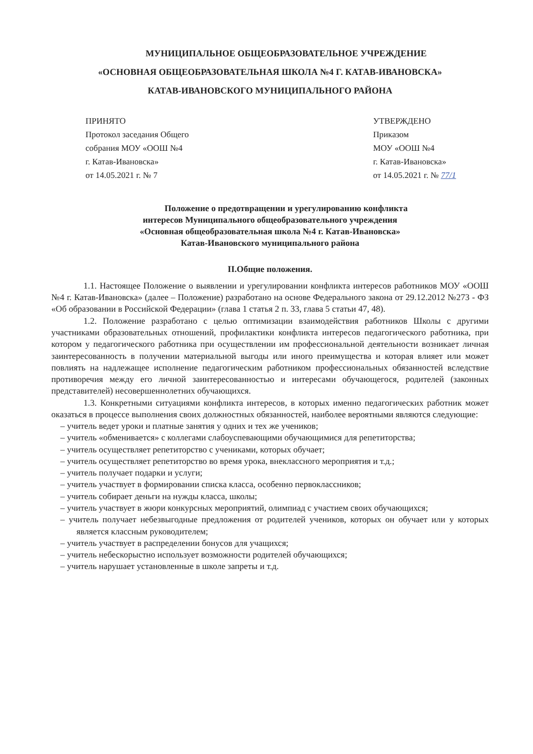МУНИЦИПАЛЬНОЕ ОБЩЕОБРАЗОВАТЕЛЬНОЕ УЧРЕЖДЕНИЕ
«ОСНОВНАЯ ОБЩЕОБРАЗОВАТЕЛЬНАЯ ШКОЛА №4 Г. КАТАВ-ИВАНОВСКА»
КАТАВ-ИВАНОВСКОГО МУНИЦИПАЛЬНОГО РАЙОНА
ПРИНЯТО
Протокол заседания Общего
собрания МОУ «ООШ №4
г. Катав-Ивановска»
от 14.05.2021 г. № 7
УТВЕРЖДЕНО
Приказом
МОУ «ООШ №4
г. Катав-Ивановска»
от 14.05.2021 г. № 77/1
Положение о предотвращении и урегулированию конфликта
интересов Муниципального общеобразовательного учреждения
«Основная общеобразовательная школа №4 г. Катав-Ивановска»
Катав-Ивановского муниципального района
II.Общие положения.
1.1. Настоящее Положение о выявлении и урегулировании конфликта интересов работников МОУ «ООШ №4 г. Катав-Ивановска» (далее – Положение) разработано на основе Федерального закона от 29.12.2012 №273 - ФЗ «Об образовании в Российской Федерации» (глава 1 статья 2 п. 33, глава 5 статьи 47, 48).
1.2. Положение разработано с целью оптимизации взаимодействия работников Школы с другими участниками образовательных отношений, профилактики конфликта интересов педагогического работника, при котором у педагогического работника при осуществлении им профессиональной деятельности возникает личная заинтересованность в получении материальной выгоды или иного преимущества и которая влияет или может повлиять на надлежащее исполнение педагогическим работником профессиональных обязанностей вследствие противоречия между его личной заинтересованностью и интересами обучающегося, родителей (законных представителей) несовершеннолетних обучающихся.
1.3. Конкретными ситуациями конфликта интересов, в которых именно педагогических работник может оказаться в процессе выполнения своих должностных обязанностей, наиболее вероятными являются следующие:
– учитель ведет уроки и платные занятия у одних и тех же учеников;
– учитель «обменивается» с коллегами слабоуспевающими обучающимися для репетиторства;
– учитель осуществляет репетиторство с учениками, которых обучает;
– учитель осуществляет репетиторство во время урока, внеклассного мероприятия и т.д.;
– учитель получает подарки и услуги;
– учитель участвует в формировании списка класса, особенно первоклассников;
– учитель собирает деньги на нужды класса, школы;
– учитель участвует в жюри конкурсных мероприятий, олимпиад с участием своих обучающихся;
– учитель получает небезвыгодные предложения от родителей учеников, которых он обучает или у которых является классным руководителем;
– учитель участвует в распределении бонусов для учащихся;
– учитель небескорыстно использует возможности родителей обучающихся;
– учитель нарушает установленные в школе запреты и т.д.